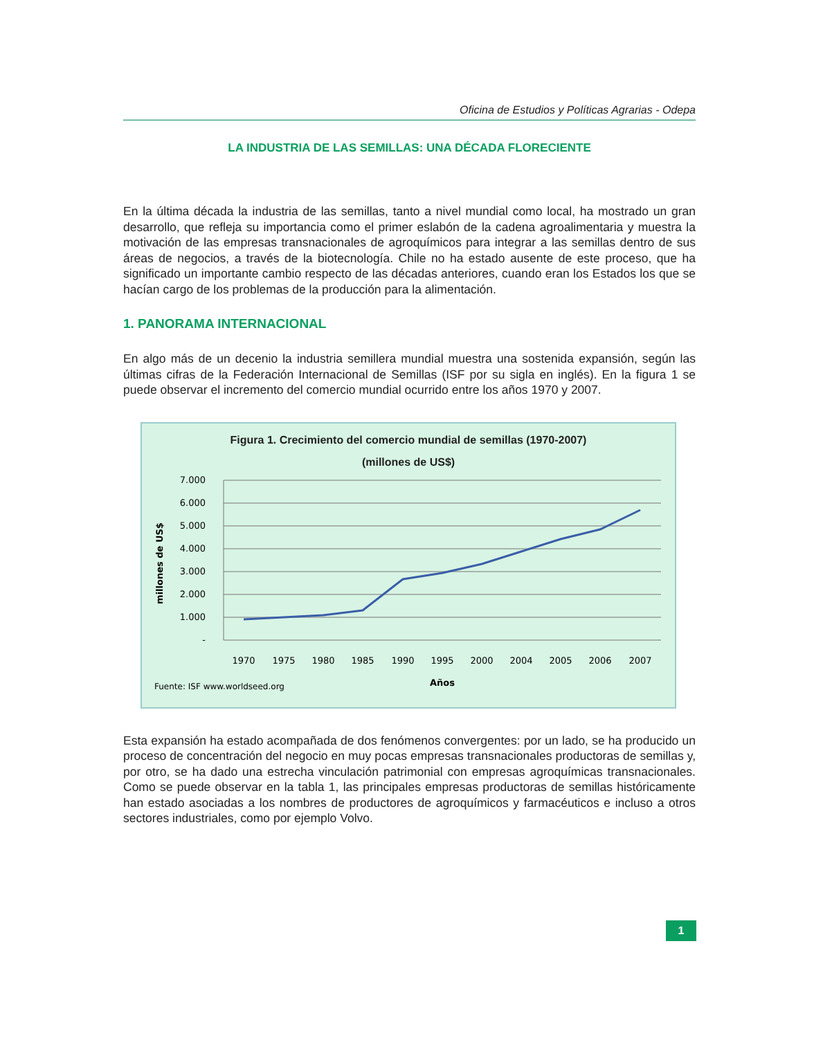Oficina de Estudios y Políticas Agrarias - Odepa
LA INDUSTRIA DE LAS SEMILLAS: UNA DÉCADA FLORECIENTE
En la última década la industria de las semillas, tanto a nivel mundial como local, ha mostrado un gran desarrollo, que refleja su importancia como el primer eslabón de la cadena agroalimentaria y muestra la motivación de las empresas transnacionales de agroquímicos para integrar a las semillas dentro de sus áreas de negocios, a través de la biotecnología. Chile no ha estado ausente de este proceso, que ha significado un importante cambio respecto de las décadas anteriores, cuando eran los Estados los que se hacían cargo de los problemas de la producción para la alimentación.
1. PANORAMA INTERNACIONAL
En algo más de un decenio la industria semillera mundial muestra una sostenida expansión, según las últimas cifras de la Federación Internacional de Semillas (ISF por su sigla en inglés). En la figura 1 se puede observar el incremento del comercio mundial ocurrido entre los años 1970 y 2007.
Figura 1. Crecimiento del comercio mundial de semillas (1970-2007)
(millones de US$)
7.000
6.000
5.000
4.000
3.000
2.000
1.000
-
millones de US$
1970
1975
1980
1985
1990
1995
2000
2004
2005
2006
2007
Años
Fuente: ISF www.worldseed.org
Esta expansión ha estado acompañada de dos fenómenos convergentes: por un lado, se ha producido un proceso de concentración del negocio en muy pocas empresas transnacionales productoras de semillas y, por otro, se ha dado una estrecha vinculación patrimonial con empresas agroquímicas transnacionales. Como se puede observar en la tabla 1, las principales empresas productoras de semillas históricamente han estado asociadas a los nombres de productores de agroquímicos y farmacéuticos e incluso a otros sectores industriales, como por ejemplo Volvo.
1